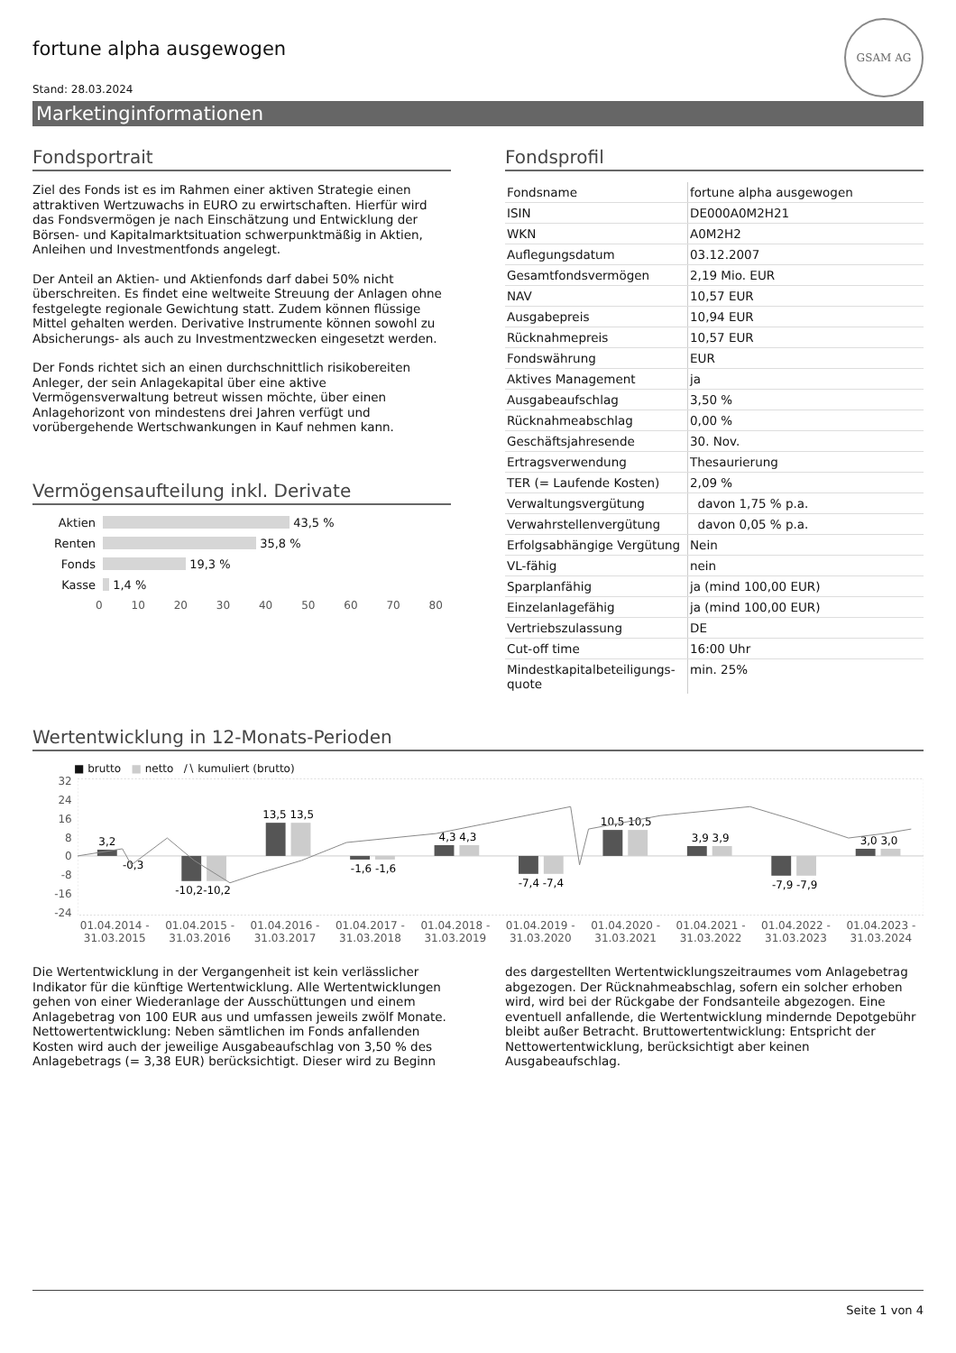GSAM AG
fortune alpha ausgewogen
Stand: 28.03.2024
Marketinginformationen
Fondsportrait
Ziel des Fonds ist es im Rahmen einer aktiven Strategie einen attraktiven Wertzuwachs in EURO zu erwirtschaften. Hierfür wird das Fondsvermögen je nach Einschätzung und Entwicklung der Börsen- und Kapitalmarktsituation schwerpunktmäßig in Aktien, Anleihen und Investmentfonds angelegt.
Der Anteil an Aktien- und Aktienfonds darf dabei 50% nicht überschreiten. Es findet eine weltweite Streuung der Anlagen ohne festgelegte regionale Gewichtung statt. Zudem können flüssige Mittel gehalten werden. Derivative Instrumente können sowohl zu Absicherungs- als auch zu Investmentzwecken eingesetzt werden.
Der Fonds richtet sich an einen durchschnittlich risikobereiten Anleger, der sein Anlagekapital über eine aktive Vermögensverwaltung betreut wissen möchte, über einen Anlagehorizont von mindestens drei Jahren verfügt und vorübergehende Wertschwankungen in Kauf nehmen kann.
Vermögensaufteilung inkl. Derivate
Aktien
43,5 %
Renten
35,8 %
Fonds
19,3 %
Kasse
1,4 %
0 10 20 30 40 50 60 70 80
Fondsprofil
| Fondsname | fortune alpha ausgewogen |
| ISIN | DE000A0M2H21 |
| WKN | A0M2H2 |
| Auflegungsdatum | 03.12.2007 |
| Gesamtfondsvermögen | 2,19 Mio. EUR |
| NAV | 10,57 EUR |
| Ausgabepreis | 10,94 EUR |
| Rücknahmepreis | 10,57 EUR |
| Fondswährung | EUR |
| Aktives Management | ja |
| Ausgabeaufschlag | 3,50 % |
| Rücknahmeabschlag | 0,00 % |
| Geschäftsjahresende | 30. Nov. |
| Ertragsverwendung | Thesaurierung |
| TER (= Laufende Kosten) | 2,09 % |
| Verwaltungsvergütung | davon 1,75 % p.a. |
| Verwahrstellenvergütung | davon 0,05 % p.a. |
| Erfolgsabhängige Vergütung | Nein |
| VL-fähig | nein |
| Sparplanfähig | ja (mind 100,00 EUR) |
| Einzelanlagefähig | ja (mind 100,00 EUR) |
| Vertriebszulassung | DE |
| Cut-off time | 16:00 Uhr |
| Mindestkapitalbeteiligungs-quote | min. 25% |
Wertentwicklung in 12-Monats-Perioden
■ brutto ■ netto ∕∖ kumuliert (brutto)
32
24
16
8
0
-8
-16
-24
3,2
-0,3
-10,2-10,2
13,5 13,5
-1,6 -1,6
4,3 4,3
-7,4 -7,4
10,5 10,5
3,9 3,9
-7,9 -7,9
3,0 3,0
01.04.2014 - 31.03.2015 01.04.2015 - 31.03.2016 01.04.2016 - 31.03.2017 01.04.2017 - 31.03.2018 01.04.2018 - 31.03.2019 01.04.2019 - 31.03.2020 01.04.2020 - 31.03.2021 01.04.2021 - 31.03.2022 01.04.2022 - 31.03.2023 01.04.2023 - 31.03.2024
Die Wertentwicklung in der Vergangenheit ist kein verlässlicher Indikator für die künftige Wertentwicklung. Alle Wertentwicklungen gehen von einer Wiederanlage der Ausschüttungen und einem Anlagebetrag von 100 EUR aus und umfassen jeweils zwölf Monate. Nettowertentwicklung: Neben sämtlichen im Fonds anfallenden Kosten wird auch der jeweilige Ausgabeaufschlag von 3,50 % des Anlagebetrags (= 3,38 EUR) berücksichtigt. Dieser wird zu Beginn des dargestellten Wertentwicklungszeitraumes vom Anlagebetrag abgezogen. Der Rücknahmeabschlag, sofern ein solcher erhoben wird, wird bei der Rückgabe der Fondsanteile abgezogen. Eine eventuell anfallende, die Wertentwicklung mindernde Depotgebühr bleibt außer Betracht. Bruttowertentwicklung: Entspricht der Nettowertentwicklung, berücksichtigt aber keinen Ausgabeaufschlag.
Seite 1 von 4